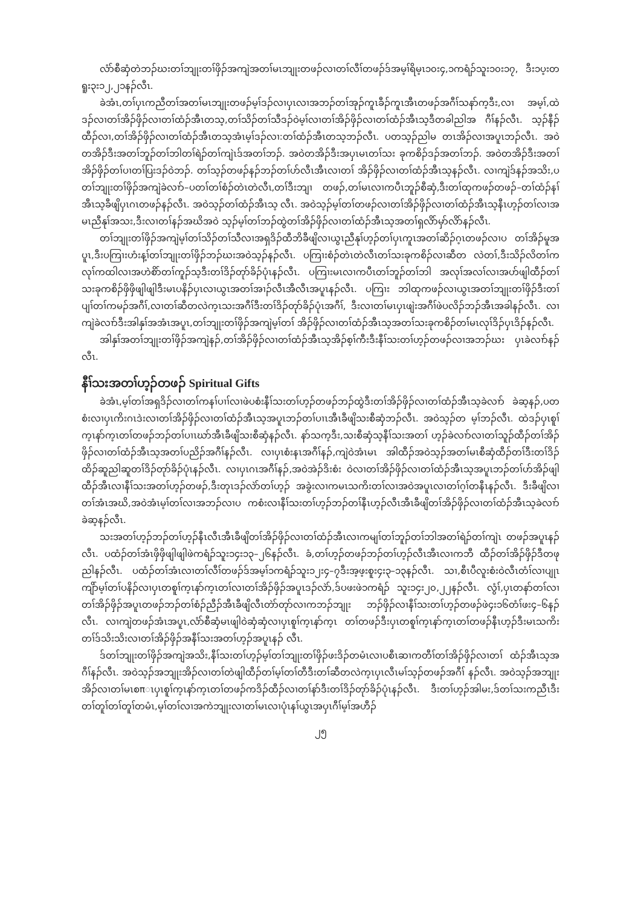လံာ်စီဆှံတဲဘၣ်ဃးတၢ်ဘျုးတၢ်ဖှိၣ်အကျဲအတၢ်မၤဘျုးတဖၣ်လၢတၢ်လီၢ်တဖၣ်ဒ်အမ့ၢ်ရိမ့ၤ၁၀း၄,၁ကရံၣ်သူး၁၀း၁၇, ဒီး၁ပ့းတရူး၃း၁၂,၂၁နၣ်လီၤ.
ခဲအံၤ,တၢ်ပှၤကညီတၢ်အတၢ်မၤဘျုးတဖၣ်မ့ၢ်ဒၣ်လၢပှၤလၢအဘၣ်တၢ်အုၣ်ကူၤခီၣ်ကူၤအီၤတဖၣ်အဂီၢ်သနာ်က့ဒီး,လၢ အမ့ၢ်,ထဲဒၣ်လၢတၢ်အိၣ်ဖှိၣ်လၢတၢ်ထံၣ်အီၤတသ့,တၢ်သိၣ်တၢ်သီဒၣ်ဝဲမ့ၢ်လၢတၢ်အိၣ်ဖှိၣ်လၢတၢ်ထံၣ်အီၤသ့ဒီတခါညါအ ဂီၢ်နၣ်လီၤ. သ့ၣ်နီၣ်ထီၣ်လၢ,တၢ်အိၣ်ဖှိၣ်လၢတၢ်ထံၣ်အီၤတသ့အံၤမ့ၢ်ဒၣ်လၢ:တၢ်ထံၣ်အီၤတသ့ဘၣ်လီၤ. ပတသ့ၣ်ညါမ တၤအိၣ်လၢအပူၤဘၣ်လီၤ. အဝဲတအိၣ်ဒီးအတၢ်ဘူၣ်တၢ်ဘါတၢ်ရဲၣ်တၢ်ကျဲၤဒ်အတၢ်ဘၣ်. အဝဲတအိၣ်ဒီးအပှၤမၤတၢ်သး ခုကစိၣ်ဒၣ်အတၢ်ဘၣ်. အဝဲတအိၣ်ဒီးအတၢ်အိၣ်ဖှိၣ်တၢ်ပၢတၢ်ပြးဒၣ်ဝဲဘၣ်. တၢ်သ့ၣ်တဖၣ်နၣ်ဘၣ်တၢ်ဟ်လီၤအီၤလၢတၢ် အိၣ်ဖှိၣ်လၢတၢ်ထံၣ်အီၤသ့နၣ်လီၤ. လၢကျဲဒ်နၣ်အသိး,ပတၢ်ဘျုးတၢ်ဖှိၣ်အကျဲခဲလၢာ်–ပတၢ်တၢ်စံၣ်တဲၤတဲလီၤ,တၢ်ဒီးဘျၢ တဖၣ်,တၢ်မၤလၢကပီၤဘူၣ်စီဆှံ,ဒီးတၢ်ထုကဖၣ်တဖၣ်–တၢ်ထံၣ်နၢ်အီၤသ့ခီဖျိပှၤဂၤတဖၣ်နၣ်လီၤ. အဝဲသ့ၣ်တၢ်ထံၣ်အီၤသ့ လီၤ. အဝဲသ့ၣ်မ့ၢ်တၢ်တဖၣ်လၢတၢ်အိၣ်ဖှိၣ်လၢတၢ်ထံၣ်အီၤသ့နီၤဟ့ၣ်တၢ်လၢအမၤညီနုၢ်အသး,ဒီးလၢတၢ်နၣ်အဃိအဝဲ သ့ၣ်မ့ၢ်တၢ်ဘၣ်ထွဲတၢ်အိၣ်ဖှိၣ်လၢတၢ်ထံၣ်အီၤသ့အတၢ်ရှလိာ်မှာ်လိာ်နၣ်လီၤ.
တၢ်ဘျုးတၢ်ဖှိၣ်အကျဲမ့ၢ်တၢ်သိၣ်တၢ်သီလၢအရှဒိၣ်ထီဘိခီဖျိလၢယွၤညီနုၢ်ဟ့ၣ်တၢ်ပှၤကူၤအတၢ်ဆိၣ်ဂ့ၤတဖၣ်လၢပ တၢ်အိၣ်မူအပူၤ,ဒီးပကြၢးဟံးန့ၢ်တၢ်ဘျုးတၢ်ဖှိၣ်ဘၣ်ဃးအဝဲသ့ၣ်နၣ်လီၤ. ပကြၢးစံၣ်တဲၤတဲလီၤတၢ်သးခုကစိၣ်လၢဆီတ လဲတၢ်,ဒီးသိၣ်လိတၢ်ကလုၢ်ကထါလၢအဟဲစိာ်တၢ်ကူၣ်သ့ဒီးတၢ်ဒိၣ်တုာ်ခိၣ်ပုံၤနၣ်လီၤ. ပကြၢးမၤလၢကပီၤတၢ်ဘူၣ်တၢ်ဘါ အလုၢ်အလၢ်လၢအဟ်ဖျါထီၣ်တၢ်သးခုကစိၣ်ဖှိဖှိဖျါဖျါဒီးမၤပနိၣ်ပှၤလၢယွၤအတၢ်အၢၣ်လီၤအီလီၤအပူၤနၣ်လီၤ. ပကြၢး ဘါထုကဖၣ်လၢယွၤအတၢ်ဘျုးတၢ်ဖှိၣ်ဒီးတၢ်ပျၢ်တၢ်ကမၣ်အဂီၢ်,လၢတၢ်ဆီတလဲက့ၤသးအဂီၢ်ဒီးတၢ်ဒိၣ်တုာ်ခိၣ်ပုံၤအဂီၢ်, ဒီးလၢတၢ်မၤပှၤဖျဲးအဂီၢ်ဖဲပလိၣ်ဘၣ်အီၤအခါနၣ်လီၤ. လၢကျဲခဲလၢာ်ဒီးအါနှၢ်အအံၤအပူၤ,တၢ်ဘျုးတၢ်ဖှိၣ်အကျဲမ့ၢ်တၢ် အိၣ်ဖှိၣ်လၢတၢ်ထံၣ်အီၤသ့အတၢ်သးခုကစိၣ်တၢ်မၤလုၢ်ဒိၣ်ပှၤဒိၣ်နၣ်လီၤ.
အါနှၢ်အတၢ်ဘျုးတၢ်ဖှိၣ်အကျဲနၣ်,တၢ်အိၣ်ဖှိၣ်လၢတၢ်ထံၣ်အီၤသ့အိၣ်စ့ၢ်ကီးဒီးနီၢ်သးတၢ်ဟ့ၣ်တဖၣ်လၢအဘၣ်ဃး ပှၤခဲလၢာ်နၣ်လီၤ.
နီၢ်သးအတၢ်ဟ့ၣ်တဖၣ် Spiritual Gifts
ခဲအံၤ,မ့ၢ်တၢ်အရှဒိၣ်လၢတၢ်ကနၢ်ပၢၢ်လၢဖဲပစံးနီၢ်သးတၢ်ဟ့ၣ်တဖၣ်ဘၣ်ထွဲဒီးတၢ်အိၣ်ဖှိၣ်လၢတၢ်ထံၣ်အီၤသ့ခဲလၢာ် ခဲဆ့နၣ်,ပတစံးလၢပှၤကိးဂၤဒဲးလၢတၢ်အိၣ်ဖှိၣ်လၢတၢ်ထံၣ်အီၤသ့အပူၤဘၣ်တၢ်ပၢၤအီၤခီဖျိသးစီဆှံဘၣ်လီၤ. အဝဲသ့ၣ်တ မ့ၢ်ဘၣ်လီၤ. ထဲဒၣ်ပှၤစူၢ်က့ၤနာ်က့ၤတၢ်တဖၣ်ဘၣ်တၢ်ပၢၤဃာ်အီၤခီဖျိသးစီဆှံနၣ်လီၤ. နာ်သက့ဒီး,သးစီဆှံသ့နီၢ်သးအတၢ် ဟ့ၣ်ခဲလၢာ်လၢတၢ်သူၣ်ထီၣ်တၢ်အိၣ်ဖှိၣ်လၢတၢ်ထံၣ်အီၤသ့အတၢ်ပညိၣ်အဂီၢ်နၣ်လီၤ. လၢပှၤစံးနၤအဂီၢ်နၣ်,ကျဲဝဲအံၤမၤ အါထီၣ်အဝဲသ့ၣ်အတၢ်မၤစီဆှံထီၣ်တၢ်ဒီးတၢ်ဒိၣ်ထိၣ်ဆူညါဆူတၢ်ဒိၣ်တုာ်ခိၣ်ပုံၤနၣ်လီၤ. လၢပှၤဂၤအဂီၢ်နၣ်,အဝဲအဲၣ်ဒိးစံး ဝဲလၢတၢ်အိၣ်ဖှိၣ်လၢတၢ်ထံၣ်အီၤသ့အပူၤဘၣ်တၢ်ဟ်အိၣ်ဖျါထီၣ်အီၤလၢနီၢ်သးအတၢ်ဟ့ၣ်တဖၣ်,ဒီးတုၤဒၣ်လဲာ်တၢ်ဟ့ၣ် အခွဲးလၢကမၤသကိးတၢ်လၢအဝဲအပူၤလၢတၢ်ဂ့ၢ်တနီၤနၣ်လီၤ. ဒီးခီဖျိလၢတၢ်အံၤအဃိ,အဝဲအံၤမ့ၢ်တၢ်လၢအဘၣ်လၢပ ကစံးလၢနီၢ်သးတၢ်ဟ့ၣ်ဘၣ်တၢ်နီၤဟ့ၣ်လီၤအီၤခီဖျိတၢ်အိၣ်ဖှိၣ်လၢတၢ်ထံၣ်အီၤသ့ခဲလၢာ်ခဲဆ့နၣ်လီၤ.
သးအတၢ်ဟ့ၣ်ဘၣ်တၢ်ဟ့ၣ်နီၤလီၤအီၤခီဖျိတၢ်အိၣ်ဖှိၣ်လၢတၢ်ထံၣ်အီၤလၢကမျၢ်တၢ်ဘူၣ်တၢ်ဘါအတၢ်ရဲၣ်တၢ်ကျဲၤ တဖၣ်အပူၤနၣ်လီၤ. ပထံၣ်တၢ်အံၤဖှိဖှိဖျါဖျါဖဲကရံၣ်သူး၁၄း၁၃–၂၆နၣ်လီၤ. ခံ,တၢ်ဟ့ၣ်တဖၣ်ဘၣ်တၢ်ဟ့ၣ်လီၤအီၤလၢကဘီ ထီၣ်တၢ်အိၣ်ဖှိၣ်ဒီတဖုညါနၣ်လီၤ. ပထံၣ်တၢ်အံၤလၢတၢ်လီၢ်တဖၣ်ဒ်အမ့ၢ်၁ကရံၣ်သူး၁၂း၄–၇ဒီးအ့ဖ့းစူး၄း၃–၁၃နၣ်လီၤ. သၢ,စီၤပီလူးစံးဝဲလီၤတံၢ်လၢပျုၤကျိာ်မ့ၢ်တၢ်ပနိၣ်လၢပှၤတစူၢ်က့ၤနာ်က့ၤတၢ်လၢတၢ်အိၣ်ဖှိၣ်အပူၤဒၣ်လဲာ်,ဒ်ပဖးဖဲ၁ကရံၣ် သူး၁၄း၂၀,၂၂နၣ်လီၤ. လွံၢ်,ပှၤတနာ်တၢ်လၢတၢ်အိၣ်ဖှိၣ်အပူၤတဖၣ်ဘၣ်တၢ်စံၣ်ညီၣ်အီၤခီဖျိလီၤတဲာ်တုာ်လၢကဘၣ်ဘျုး ဘၣ်ဖှိၣ်လၢနီၢ်သးတၢ်ဟ့ၣ်တဖၣ်ဖဲ၄း၁၆တံၢ်ဖး၄–၆နၣ်လီၤ. လၢကျဲတဖၣ်အံၤအပူၤ,လံာ်စီဆှံမၤဖျါဝဲဆှံဆှံလၢပှၤစူၢ်က့ၤနာ်က့ၤ တၢ်တဖၣ်ဒီးပှၤတစူၢ်က့ၤနာ်က့ၤတၢ်တဖၣ်နီၤဟ့ၣ်ဒီးမၤသကိးတၢ်ဒ်သိးသိးလၢတၢ်အိၣ်ဖှိၣ်အနီၢ်သးအတၢ်ဟ့ၣ်အပူၤနၣ် လီၤ.
ဒ်တၢ်ဘျုးတၢ်ဖှိၣ်အကျဲအသိး,နီၢ်သးတၢ်ဟ့ၣ်မ့ၢ်တၢ်ဘျုးတၢ်ဖှိၣ်ဖးဒိၣ်တမံၤလၢပစီၤဆၢကတီၢ်တၢ်အိၣ်ဖှိၣ်လၢတၢ် ထံၣ်အီၤသ့အဂီၢ်နၣ်လီၤ. အဝဲသ့ၣ်အဘျုးအိၣ်လၢတၢ်တဲဖျါထီၣ်တၢ်မ့ၢ်တၢ်တီဒီးတၢ်ဆီတလဲက့ၤပှၤလီၤမၢ်သ့ၣ်တဖၣ်အဂီၢ် နၣ်လီၤ. အဝဲသ့ၣ်အဘျုးအိၣ်လၢတၢ်မၤစπၤပှၤစူၢ်က့ၤနာ်က့ၤတၢ်တဖၣ်ကဒိၣ်ထီၣ်လၢတၢ်နာ်ဒီးတၢ်ဒိၣ်တုာ်ခိၣ်ပုံၤနၣ်လီၤ. ဒီးတၢ်ဟ့ၣ်အါမး,ဒ်တၢ်သးကညီၤဒီးတၢ်တူၢ်တၢ်တူၢ်တမံၤ,မ့ၢ်တၢ်လၢအကဲဘျုးလၢတၢ်မၤလၢပုံၤနၢ်ယွၤအပှၤဂီၢ်မ့ၢ်အဟီၣ်
၂၅